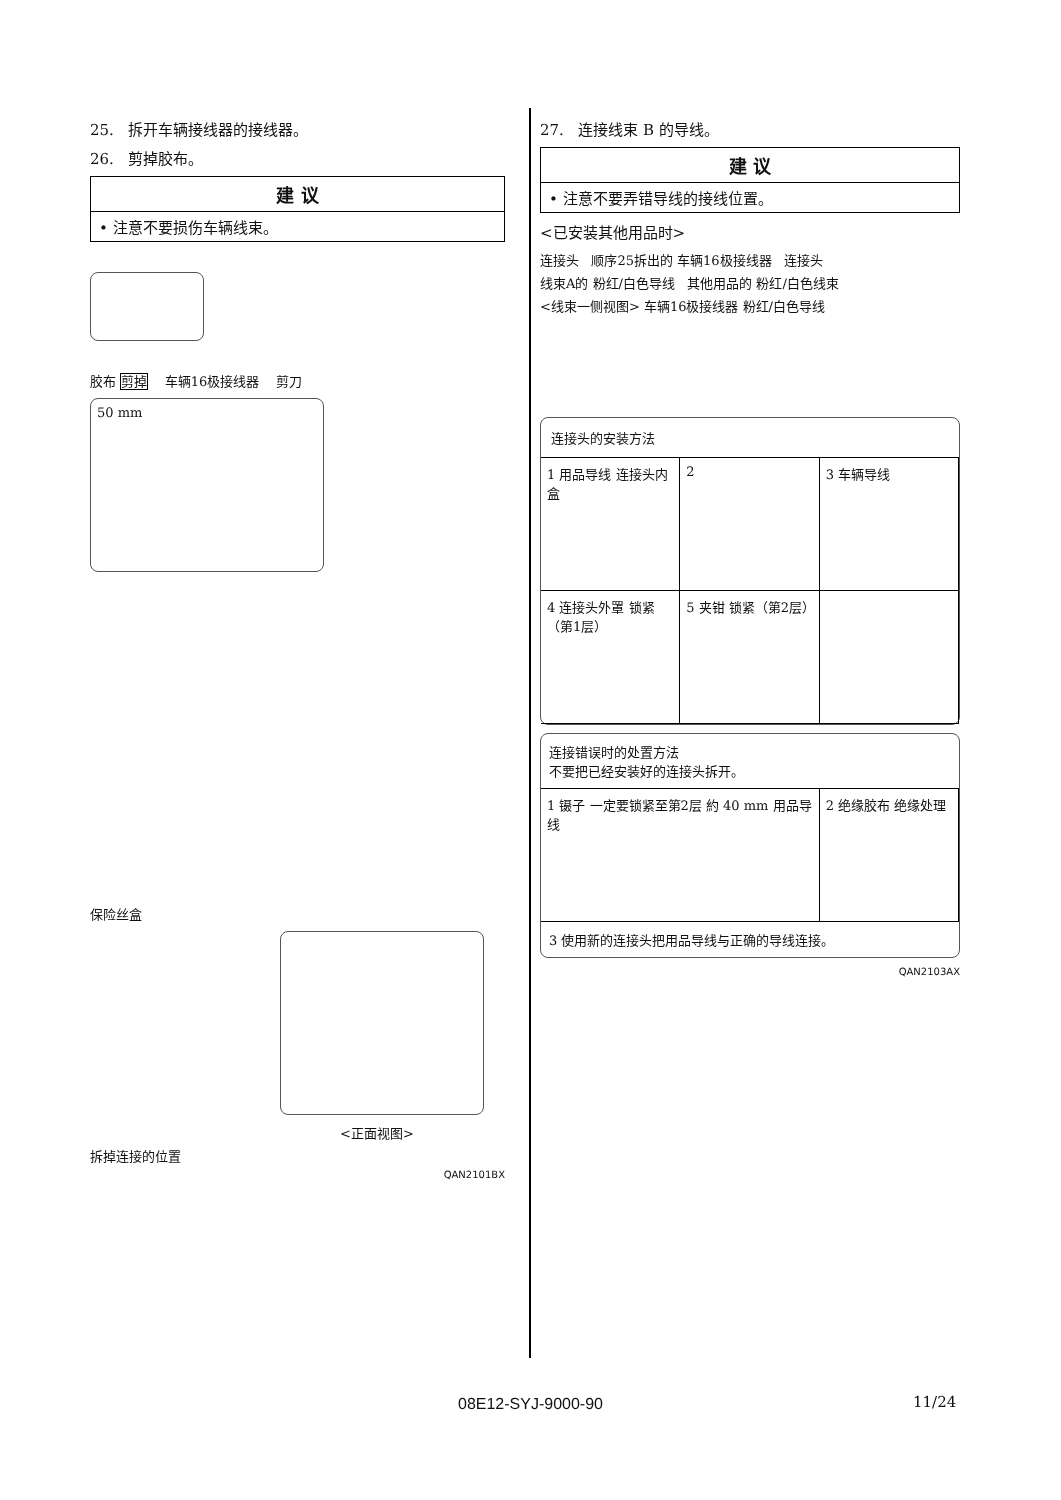25. 拆开车辆接线器的接线器。
26. 剪掉胶布。
建 议
• 注意不要损伤车辆线束。
胶布 剪掉 车辆16极接线器 剪刀
50 mm
保险丝盒
<正面视图>
拆掉连接的位置
QAN2101BX
27. 连接线束 B 的导线。
建 议
• 注意不要弄错导线的接线位置。
<已安装其他用品时>
连接头 顺序25拆出的 车辆16极接线器 连接头
线束A的 粉红/白色导线 其他用品的 粉红/白色线束
<线束一侧视图> 车辆16极接线器 粉红/白色导线
连接头的安装方法
1 用品导线 连接头内盒
2
3 车辆导线
4 连接头外罩 锁紧（第1层）
5 夹钳 锁紧（第2层）
连接错误时的处置方法
不要把已经安装好的连接头拆开。
1 镊子 一定要锁紧至第2层 約 40 mm 用品导线
2 绝缘胶布 绝缘处理
3 使用新的连接头把用品导线与正确的导线连接。
QAN2103AX
08E12-SYJ-9000-90 11/24